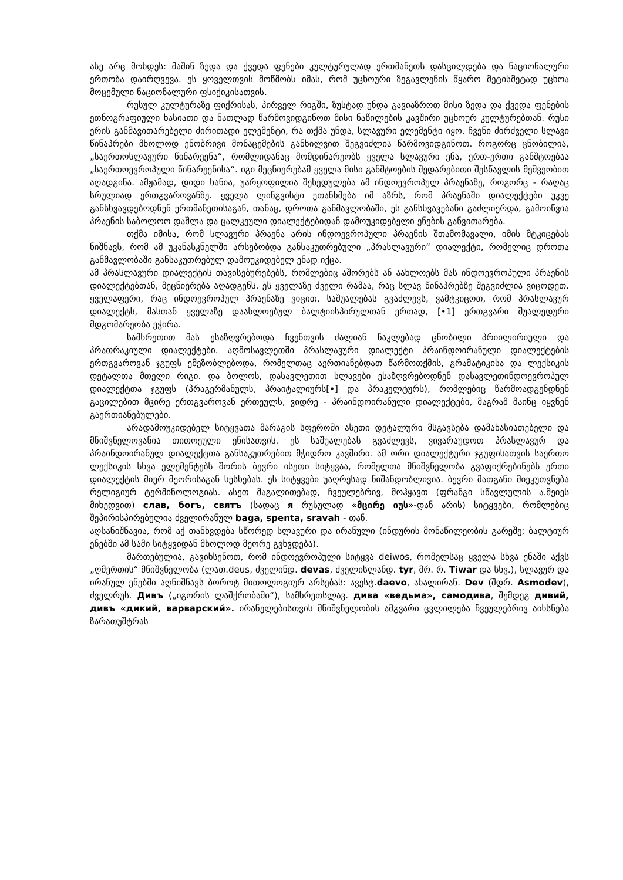ასე არც მოხდეს: მაშინ ზედა და ქვედა ფენები კულტურულად ერთმანეთს დასცილდება და ნაციონალური ერთობა დაირღვევა. ეს ყოველთვის მოწმობს იმას, რომ უცხოური ზეგავლენის წყარო მეტისმეტად უცხოა მოცემული ნაციონალური ფსიქიკისათვის.
რუსულ კულტურაზე ფიქრისას, პირველ რიგში, ზუსტად უნდა გავიაზროთ მისი ზედა და ქვედა ფენების ეთნოგრაფიული ხასიათი და ნათლად წარმოვიდგინოთ მისი ნაწილების კავშირი უცხოურ კულტურებთან. რუსი ერის განმავითარებელი ძირითადი ელემენტი, რა თქმა უნდა, სლავური ელემენტი იყო. ჩვენი ძირძველი სლავი წინაპრები მხოლოდ ენობრივი მონაცემების განხილვით შეგვიძლია წარმოვიდგინოთ. როგორც ცნობილია, „საერთოსლავური წინარეენა“, რომლიდანაც მომდინარეობს ყველა სლავური ენა, ერთ-ერთი განშტოებაა „საერთოევროპული წინარეენისა“. იგი მეცნიერებამ ყველა მისი განშტოების შედარებითი შესწავლის მეშვეობით აღადგინა. ამჟამად, დიდი ხანია, უარყოფილია შეხედულება ამ ინდოევროპულ პრაენაზე, როგორც - რაღაც სრულიად ერთგვაროვანზე. ყველა ლინგვისტი ეთანხმება იმ აზრს, რომ პრაენაში დიალექტები უკვე განსხვავდებოდნენ ერთმანეთისაგან, თანაც, დროთა განმავლობაში, ეს განსხვავებანი გაძლიერდა, გამოიწვია პრაენის საბოლოო დაშლა და ცალკეული დიალექტებიდან დამოუკიდებელი ენების განვითარება.
თქმა იმისა, რომ სლავური პრაენა არის ინდოევროპული პრაენის შთამომავალი, იმის მტკიცებას ნიშნავს, რომ ამ უკანასკნელში არსებობდა განსაკუთრებული „პრასლავური“ დიალექტი, რომელიც დროთა განმავლობაში განსაკუთრებულ დამოუკიდებელ ენად იქცა.
ამ პრასლავური დიალექტის თავისებურებებს, რომლებიც აშორებს ან აახლოებს მას ინდოევროპული პრაენის დიალექტებთან, მეცნიერება აღადგენს. ეს ყველაზე ძველი რამაა, რაც სლავ წინაპრებზე შეგვიძლია ვიცოდეთ. ყველაფერი, რაც ინდოევროპულ პრაენაზე ვიცით, საშუალებას გვაძლევს, ვამტკიცოთ, რომ პრასლავურ დიალექტს, მასთან ყველაზე დაახლოებულ ბალტიისპირულთან ერთად, [•1] ერთგვარი შუალედური მდგომარეობა ეჭირა.
სამხრეთით მას ესაზღვრებოდა ჩვენთვის ძალიან ნაკლებად ცნობილი პრიილირიული და პრათრაკიული დიალექტები. აღმოსავლეთში პრასლავური დიალექტი პრაინდოირანული დიალექტების ერთგვაროვან ჯგუფს ემეზობლებოდა, რომელთაც აერთიანებდათ წარმოთქმის, გრამატიკისა და ლექსიკის დეტალთა მთელი რიგი. და ბოლოს, დასავლეთით სლავები ესაზღვრებოდნენ დასავლეთინდოევროპულ დიალექტთა ჯგუფს (პრაგერმანულს, პრაიტალიურს[•] და პრაკელტურს), რომლებიც წარმოადგენდნენ გაცილებით მცირე ერთგვაროვან ერთეულს, ვიდრე - პრაინდოირანული დიალექტები, მაგრამ მაინც იყვნენ გაერთიანებულები.
არადამოუკიდებელ სიტყვათა მარაგის სფეროში ასეთი დეტალური მსგავსება დამახასიათებელი და მნიშვნელოვანია თითოეული ენისათვის. ეს საშუალებას გვაძლევს, ვივარაუდოთ პრასლავურ და პრაინდოირანულ დიალექტთა განსაკუთრებით მჭიდრო კავშირი. ამ ორი დიალექტური ჯგუფისათვის საერთო ლექსიკის სხვა ელემენტებს შორის ბევრი ისეთი სიტყვაა, რომელთა მნიშვნელობა გვაფიქრებინებს ერთი დიალექტის მიერ მეორისაგან სესხებას. ეს სიტყვები უაღრესად ნიშანდობლივია. ბევრი მათგანი მიეკუთვნება რელიგიურ ტერმინოლოგიას. ასეთ მაგალითებად, ჩვეულებრივ, მოჰყავთ (ფრანგი სწავლულის ა.მეიეს მიხედვით) слав, богъ, святъ (სადაც я რუსულად «მცირე იუს»-დან არის) სიტყვები, რომლებიც შეპირისპირებულია ძველირანულ baga, spenta, sravah - თან.
აღსანიშნავია, რომ აქ თანხვდება სწორედ სლავური და ირანული (ინდურის მონაწილეობის გარეშე; ბალტიურ ენებში ამ სამი სიტყვიდან მხოლოდ მეორე გვხვდება).
მართებულია, გავიხსენოთ, რომ ინდოევროპული სიტყვა deiwos, რომელსაც ყველა სხვა ენაში აქვს „ღმერთის“ მნიშვნელობა (ლათ.deus, ძველინდ. devas, ძველისლანდ. tyr, მრ. რ. Tiwar და სხვ.), სლავურ და ირანულ ენებში აღნიშნავს ბოროტ მითოლოგიურ არსებას: ავესტ.daevo, ახალირან. Dev (შდრ. Asmodev), ძველრუს. Дивъ („იგორის ლაშქრობაში“), სამხრეთსლავ. дива «ведьма», самодива, შემდეგ дивий, дивъ «дикий, варварский». ირანელებისთვის მნიშვნელობის ამგვარი ცვლილება ჩვეულებრივ აიხსნება ზარათუშტრას